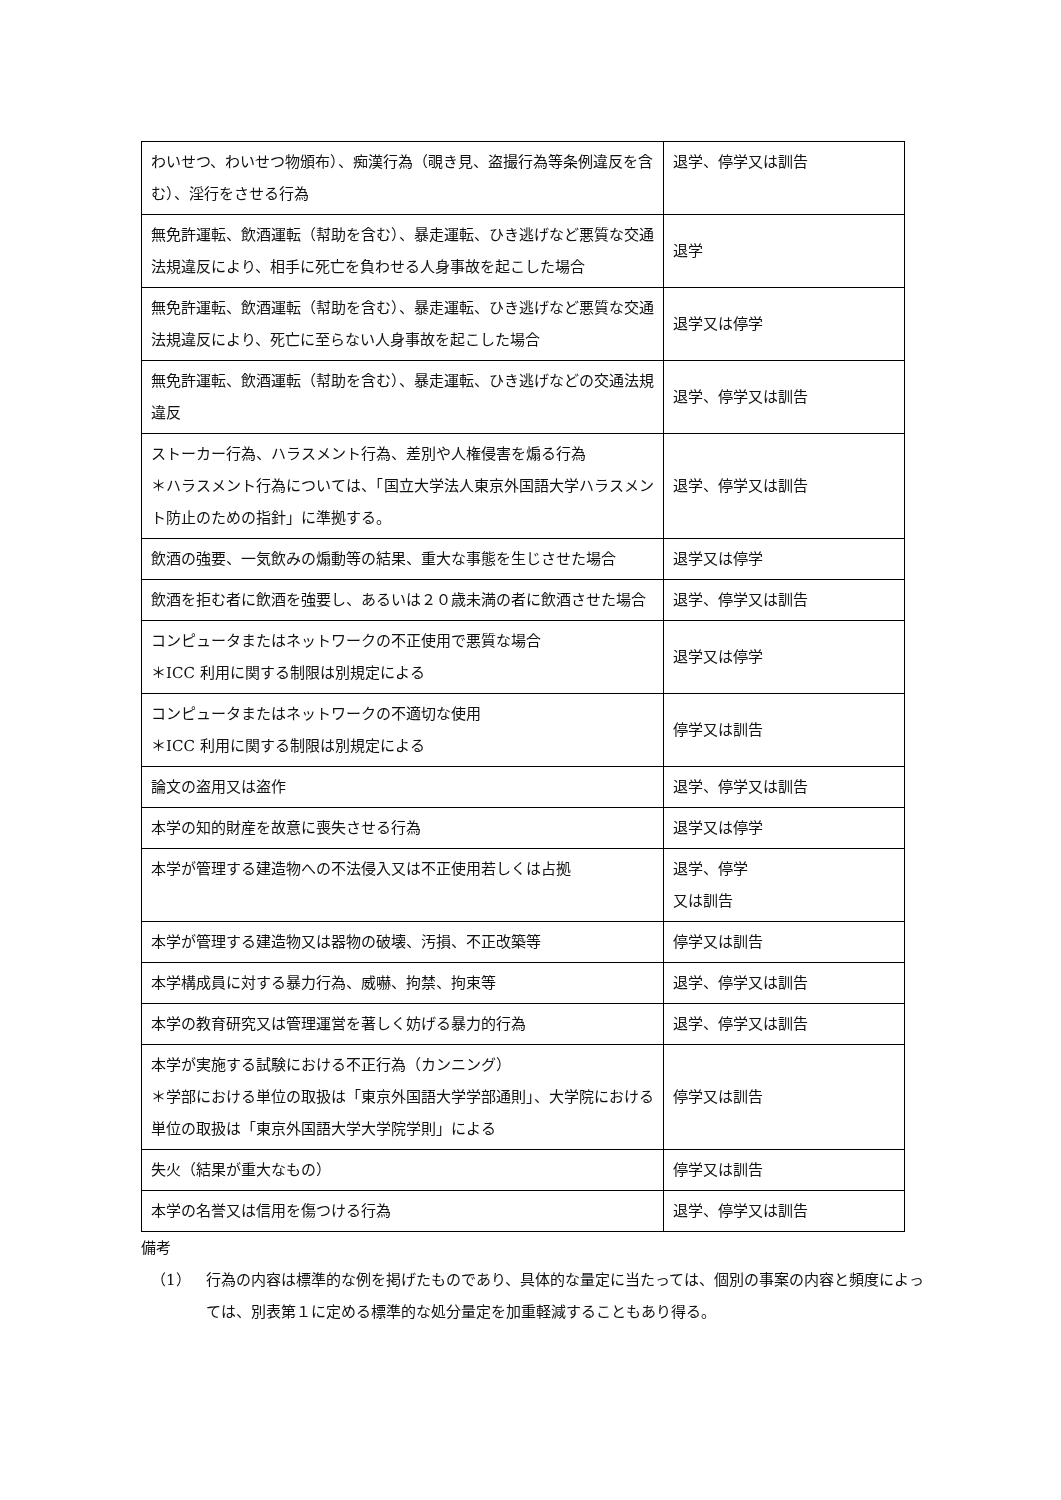| わいせつ、わいせつ物頒布）、痴漢行為（覗き見、盗撮行為等条例違反を含む）、淫行をさせる行為 | 退学、停学又は訓告 |
| 無免許運転、飲酒運転（幇助を含む）、暴走運転、ひき逃げなど悪質な交通法規違反により、相手に死亡を負わせる人身事故を起こした場合 | 退学 |
| 無免許運転、飲酒運転（幇助を含む）、暴走運転、ひき逃げなど悪質な交通法規違反により、死亡に至らない人身事故を起こした場合 | 退学又は停学 |
| 無免許運転、飲酒運転（幇助を含む）、暴走運転、ひき逃げなどの交通法規違反 | 退学、停学又は訓告 |
| ストーカー行為、ハラスメント行為、差別や人権侵害を煽る行為 ＊ハラスメント行為については、「国立大学法人東京外国語大学ハラスメント防止のための指針」に準拠する。 | 退学、停学又は訓告 |
| 飲酒の強要、一気飲みの煽動等の結果、重大な事態を生じさせた場合 | 退学又は停学 |
| 飲酒を拒む者に飲酒を強要し、あるいは２０歳未満の者に飲酒させた場合 | 退学、停学又は訓告 |
| コンピュータまたはネットワークの不正使用で悪質な場合 ＊ICC 利用に関する制限は別規定による | 退学又は停学 |
| コンピュータまたはネットワークの不適切な使用 ＊ICC 利用に関する制限は別規定による | 停学又は訓告 |
| 論文の盗用又は盗作 | 退学、停学又は訓告 |
| 本学の知的財産を故意に喪失させる行為 | 退学又は停学 |
| 本学が管理する建造物への不法侵入又は不正使用若しくは占拠 | 退学、停学 又は訓告 |
| 本学が管理する建造物又は器物の破壊、汚損、不正改築等 | 停学又は訓告 |
| 本学構成員に対する暴力行為、威嚇、拘禁、拘束等 | 退学、停学又は訓告 |
| 本学の教育研究又は管理運営を著しく妨げる暴力的行為 | 退学、停学又は訓告 |
| 本学が実施する試験における不正行為（カンニング） ＊学部における単位の取扱は「東京外国語大学学部通則」、大学院における単位の取扱は「東京外国語大学大学院学則」による | 停学又は訓告 |
| 失火（結果が重大なもの） | 停学又は訓告 |
| 本学の名誉又は信用を傷つける行為 | 退学、停学又は訓告 |
備考
（1） 行為の内容は標準的な例を掲げたものであり、具体的な量定に当たっては、個別の事案の内容と頻度によっては、別表第１に定める標準的な処分量定を加重軽減することもあり得る。